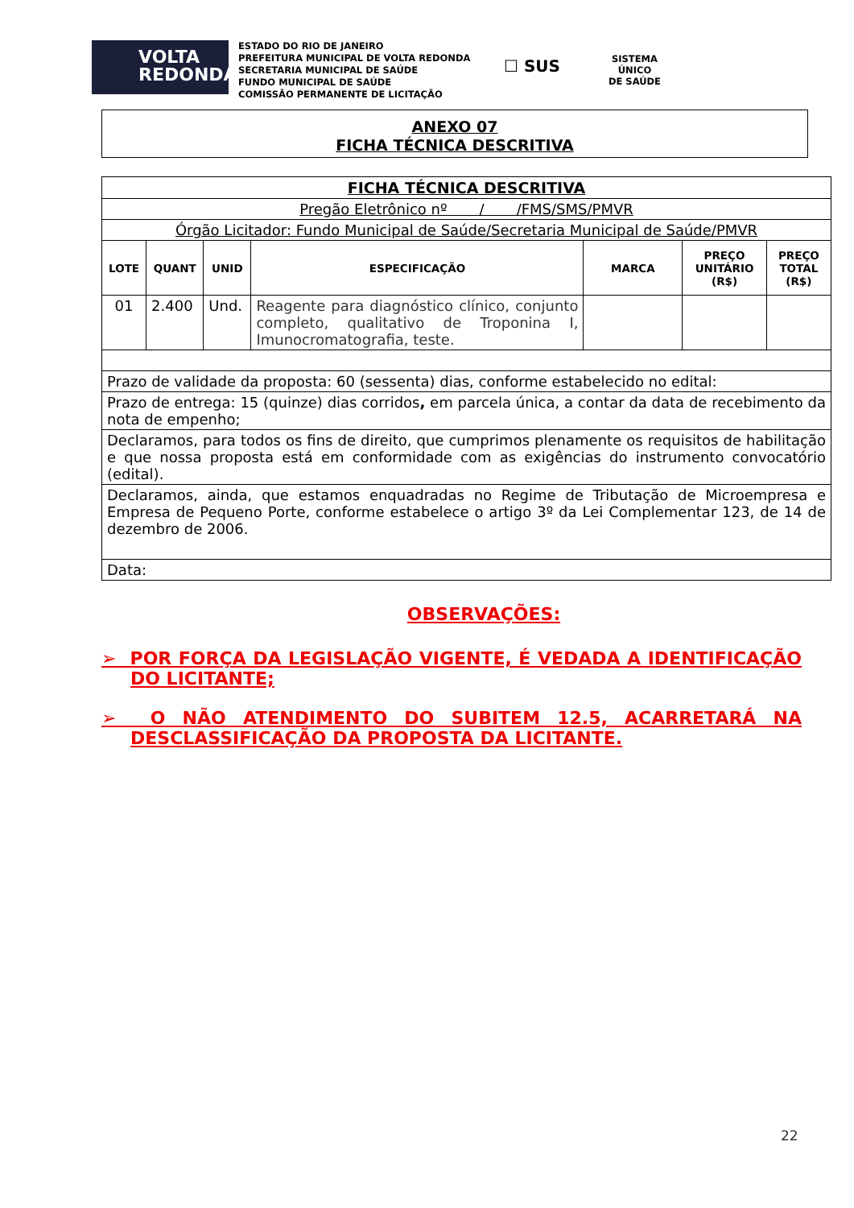VOLTA
REDONDA
ESTADO DO RIO DE JANEIRO
PREFEITURA MUNICIPAL DE VOLTA REDONDA
SECRETARIA MUNICIPAL DE SAÚDE
FUNDO MUNICIPAL DE SAÚDE
COMISSÃO PERMANENTE DE LICITAÇÃO
☐ SUS
SISTEMA
ÚNICO
DE SAÚDE
ANEXO 07
FICHA TÉCNICA DESCRITIVA
| FICHA TÉCNICA DESCRITIVA | | | | | | |
| Pregão Eletrônico nº / /FMS/SMS/PMVR | | | | | | |
| Órgão Licitador: Fundo Municipal de Saúde/Secretaria Municipal de Saúde/PMVR | | | | | | |
| LOTE | QUANT | UNID | ESPECIFICAÇÃO | MARCA | PREÇO UNITÁRIO (R$) | PREÇO TOTAL (R$) |
| 01 | 2.400 | Und. | Reagente para diagnóstico clínico, conjunto completo, qualitativo de Troponina I, Imunocromatografia, teste. | | | |
| Prazo de validade da proposta: 60 (sessenta) dias, conforme estabelecido no edital: | | | | | | |
| Prazo de entrega: 15 (quinze) dias corridos , em parcela única, a contar da data de recebimento da nota de empenho; | | | | | | |
| Declaramos, para todos os fins de direito, que cumprimos plenamente os requisitos de habilitação e que nossa proposta está em conformidade com as exigências do instrumento convocatório (edital). | | | | | | |
| Declaramos, ainda, que estamos enquadradas no Regime de Tributação de Microempresa e Empresa de Pequeno Porte, conforme estabelece o artigo 3º da Lei Complementar 123, de 14 de dezembro de 2006. | | | | | | |
| Data: | | | | | | |
OBSERVAÇÕES:
➢ POR FORÇA DA LEGISLAÇÃO VIGENTE, É VEDADA A IDENTIFICAÇÃO DO LICITANTE;
➢ O NÃO ATENDIMENTO DO SUBITEM 12.5, ACARRETARÁ NA DESCLASSIFICAÇÃO DA PROPOSTA DA LICITANTE.
22